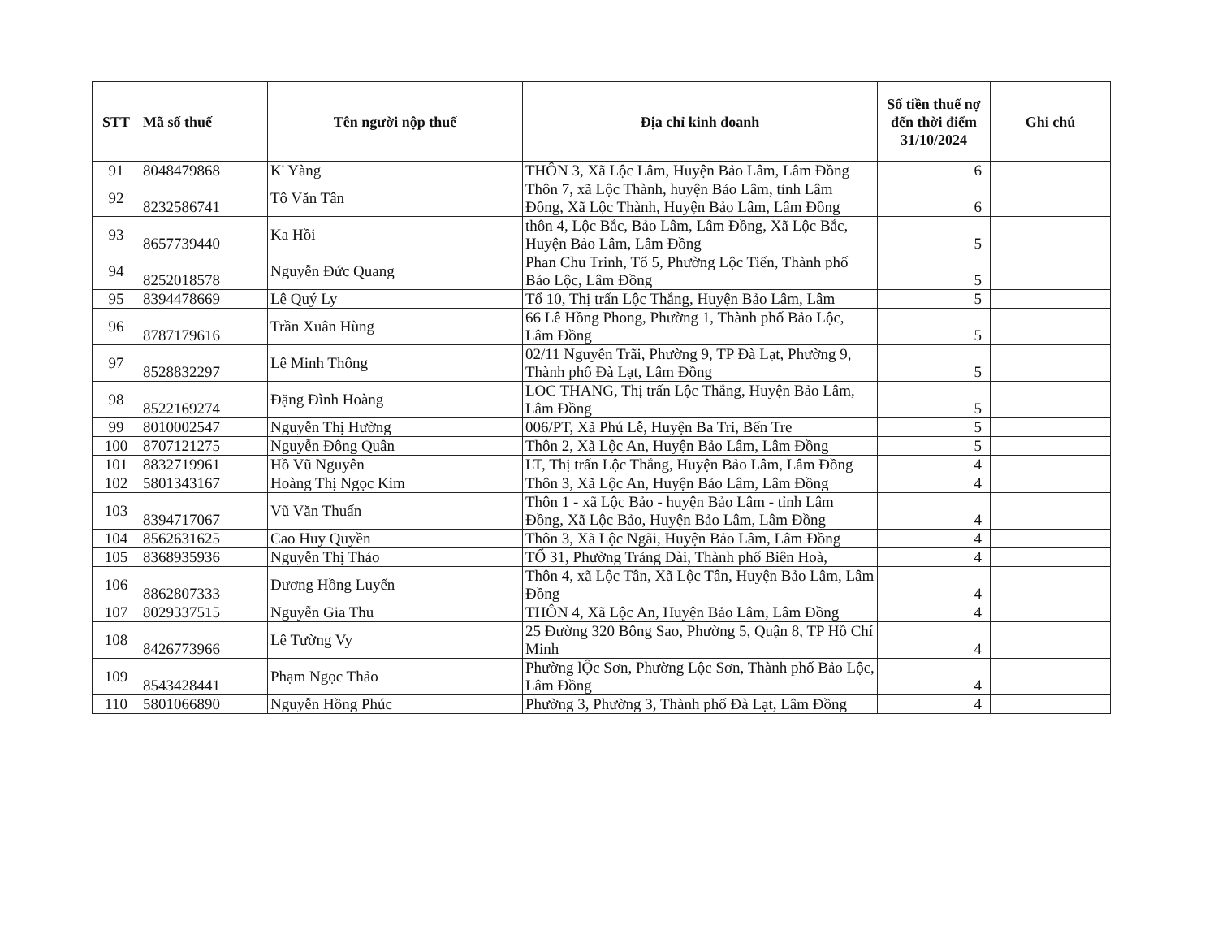| STT | Mã số thuế | Tên người nộp thuế | Địa chỉ kinh doanh | Số tiền thuế nợ đến thời điểm 31/10/2024 | Ghi chú |
| --- | --- | --- | --- | --- | --- |
| 91 | 8048479868 | K' Yàng | THÔN 3, Xã Lộc Lâm, Huyện Bảo Lâm, Lâm Đồng | 6 | |
| 92 | 8232586741 | Tô Văn Tân | Thôn 7, xã Lộc Thành, huyện Bảo Lâm, tỉnh Lâm Đồng, Xã Lộc Thành, Huyện Bảo Lâm, Lâm Đồng | 6 | |
| 93 | 8657739440 | Ka Hồi | thôn 4, Lộc Bắc, Bảo Lâm, Lâm Đồng, Xã Lộc Bắc, Huyện Bảo Lâm, Lâm Đồng | 5 | |
| 94 | 8252018578 | Nguyễn Đức Quang | Phan Chu Trinh, Tổ 5, Phường Lộc Tiến, Thành phố Bảo Lộc, Lâm Đồng | 5 | |
| 95 | 8394478669 | Lê Quý Ly | Tổ 10, Thị trấn Lộc Thắng, Huyện Bảo Lâm, Lâm | 5 | |
| 96 | 8787179616 | Trần Xuân Hùng | 66 Lê Hồng Phong, Phường 1, Thành phố Bảo Lộc, Lâm Đồng | 5 | |
| 97 | 8528832297 | Lê Minh Thông | 02/11 Nguyễn Trãi, Phường 9, TP Đà Lạt, Phường 9, Thành phố Đà Lạt, Lâm Đồng | 5 | |
| 98 | 8522169274 | Đặng Đình Hoàng | LOC THANG, Thị trấn Lộc Thắng, Huyện Bảo Lâm, Lâm Đồng | 5 | |
| 99 | 8010002547 | Nguyễn Thị Hường | 006/PT, Xã Phú Lễ, Huyện Ba Tri, Bến Tre | 5 | |
| 100 | 8707121275 | Nguyễn Đông Quân | Thôn 2, Xã Lộc An, Huyện Bảo Lâm, Lâm Đồng | 5 | |
| 101 | 8832719961 | Hồ Vũ Nguyên | LT, Thị trấn Lộc Thắng, Huyện Bảo Lâm, Lâm Đồng | 4 | |
| 102 | 5801343167 | Hoàng Thị Ngọc Kim | Thôn 3, Xã Lộc An, Huyện Bảo Lâm, Lâm Đồng | 4 | |
| 103 | 8394717067 | Vũ Văn Thuấn | Thôn 1 - xã Lộc Bảo - huyện Bảo Lâm - tỉnh Lâm Đồng, Xã Lộc Bảo, Huyện Bảo Lâm, Lâm Đồng | 4 | |
| 104 | 8562631625 | Cao Huy Quyền | Thôn 3, Xã Lộc Ngãi, Huyện Bảo Lâm, Lâm Đồng | 4 | |
| 105 | 8368935936 | Nguyễn Thị Thảo | TỔ 31, Phường Trảng Dài, Thành phố Biên Hoà, | 4 | |
| 106 | 8862807333 | Dương Hồng Luyến | Thôn 4, xã Lộc Tân, Xã Lộc Tân, Huyện Bảo Lâm, Lâm Đồng | 4 | |
| 107 | 8029337515 | Nguyễn Gia Thu | THÔN 4, Xã Lộc An, Huyện Bảo Lâm, Lâm Đồng | 4 | |
| 108 | 8426773966 | Lê Tường Vy | 25 Đường 320 Bông Sao, Phường 5, Quận 8, TP Hồ Chí Minh | 4 | |
| 109 | 8543428441 | Phạm Ngọc Thảo | Phường lỘc Sơn, Phường Lộc Sơn, Thành phố Bảo Lộc, Lâm Đồng | 4 | |
| 110 | 5801066890 | Nguyễn Hồng Phúc | Phường 3, Phường 3, Thành phố Đà Lạt, Lâm Đồng | 4 | |